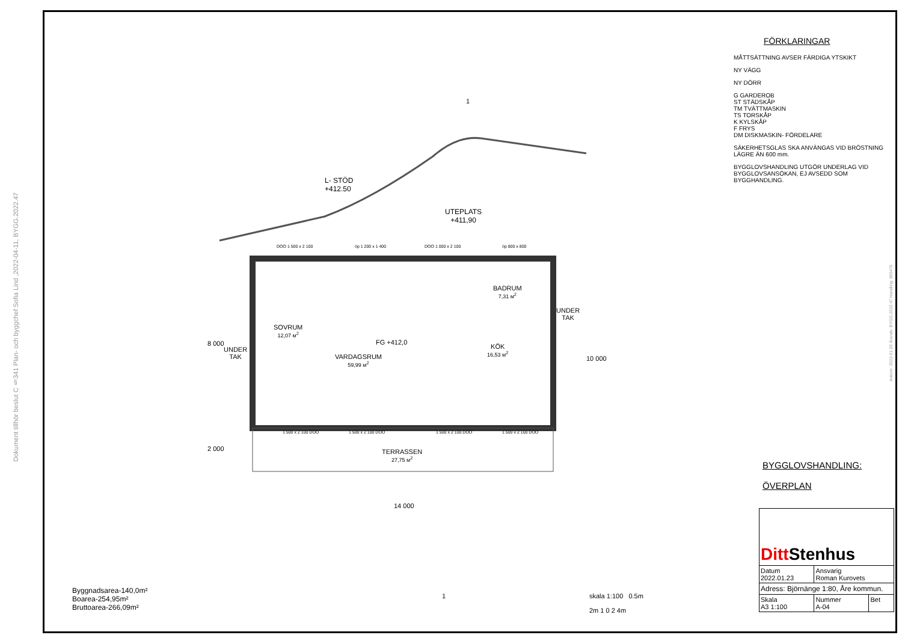Dokument tillhör beslut C §341 Plan- och byggchef Sofia Lind ,2022-04-11, BYGG.2022.47
Ankom: 2022-01-26 Ärende: BYGG.2022.47 Handling: 865476
FÖRKLARINGAR
MÅTTSÄTTNING AVSER FÄRDIGA YTSKIKT
NY VÄGG
NY DÖRR
G GARDEROB
ST STÄDSKÅP
TM TVÄTTMASKIN
TS TORSKÅP
K KYLSKÅP
F FRYS
DM DISKMASKIN- FÖRDELARE
SÄKERHETSGLAS SKA ANVÄNGAS VID BRÖSTNING LÄGRE ÄN 600 mm.
BYGGLOVSHANDLING UTGÖR UNDERLAG VID BYGGLOVSANSÖKAN, EJ AVSEDD SOM BYGGHANDLING.
1
L- STÖD
+412.50
UTEPLATS
+411,90
DOO 1 500 x 2 100 öp 1 200 x 1 400 DOO 1 000 x 2 100 öp 800 x 800
SOVRUM
12,07 м<sup>2</sup>
BADRUM
7,31 м<sup>2</sup>
FG +412,0
VARDAGSRUM
59,99 м<sup>2</sup>
KÖK
16,53 м<sup>2</sup>
UNDER
TAK
UNDER
TAK
8 000
2 000
10 000
1 500 x 2 100 DOO 1 500 x 2 100 DOO 1 500 x 2 100 DOO 1 500 x 2 100 DOO
TERRASSEN
27,75 м<sup>2</sup>
14 000
1
BYGGLOVSHANDLING:
ÖVERPLAN
Byggnadsarea-140,0m²
Boarea-254,95m²
Bruttoarea-266,09m²
skala 1:100 0.5m
2m 1 0 2 4m
| Ditt Stenhus | | |
| Datum 2022.01.23 | Ansvarig Roman Kurovets | |
| Adress: Björnänge 1:80, Åre kommun. | | |
| Skala A3 1:100 | Nummer A-04 | Bet |